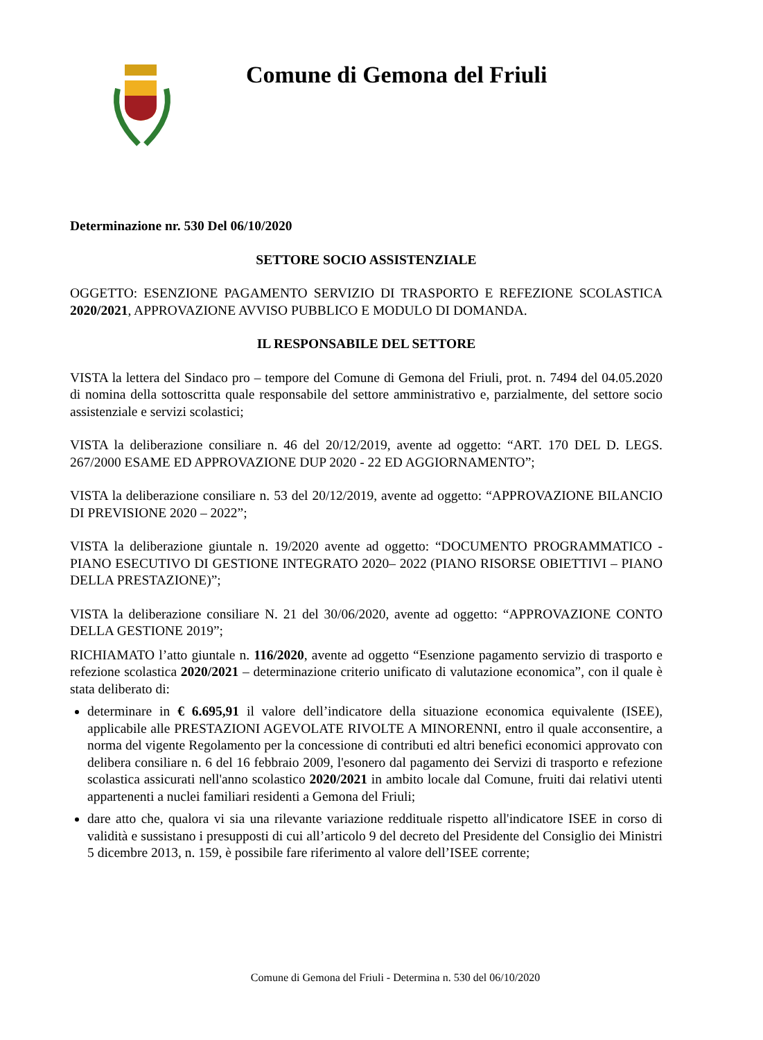Comune di Gemona del Friuli
Determinazione nr. 530 Del 06/10/2020
SETTORE SOCIO ASSISTENZIALE
OGGETTO: ESENZIONE PAGAMENTO SERVIZIO DI TRASPORTO E REFEZIONE SCOLASTICA 2020/2021, APPROVAZIONE AVVISO PUBBLICO E MODULO DI DOMANDA.
IL RESPONSABILE DEL SETTORE
VISTA la lettera del Sindaco pro – tempore del Comune di Gemona del Friuli, prot. n. 7494 del 04.05.2020 di nomina della sottoscritta quale responsabile del settore amministrativo e, parzialmente, del settore socio assistenziale e servizi scolastici;
VISTA la deliberazione consiliare n. 46 del 20/12/2019, avente ad oggetto: “ART. 170 DEL D. LEGS. 267/2000 ESAME ED APPROVAZIONE DUP 2020 - 22 ED AGGIORNAMENTO”;
VISTA la deliberazione consiliare n. 53 del 20/12/2019, avente ad oggetto: “APPROVAZIONE BILANCIO DI PREVISIONE 2020 – 2022”;
VISTA la deliberazione giuntale n. 19/2020 avente ad oggetto: “DOCUMENTO PROGRAMMATICO - PIANO ESECUTIVO DI GESTIONE INTEGRATO 2020– 2022 (PIANO RISORSE OBIETTIVI – PIANO DELLA PRESTAZIONE)”;
VISTA la deliberazione consiliare N. 21 del 30/06/2020, avente ad oggetto: “APPROVAZIONE CONTO DELLA GESTIONE 2019”;
RICHIAMATO l’atto giuntale n. 116/2020, avente ad oggetto “Esenzione pagamento servizio di trasporto e refezione scolastica 2020/2021 – determinazione criterio unificato di valutazione economica”, con il quale è stata deliberato di:
determinare in € 6.695,91 il valore dell’indicatore della situazione economica equivalente (ISEE), applicabile alle PRESTAZIONI AGEVOLATE RIVOLTE A MINORENNI, entro il quale acconsentire, a norma del vigente Regolamento per la concessione di contributi ed altri benefici economici approvato con delibera consiliare n. 6 del 16 febbraio 2009, l'esonero dal pagamento dei Servizi di trasporto e refezione scolastica assicurati nell'anno scolastico 2020/2021 in ambito locale dal Comune, fruiti dai relativi utenti appartenenti a nuclei familiari residenti a Gemona del Friuli;
dare atto che, qualora vi sia una rilevante variazione reddituale rispetto all'indicatore ISEE in corso di validità e sussistano i presupposti di cui all’articolo 9 del decreto del Presidente del Consiglio dei Ministri 5 dicembre 2013, n. 159, è possibile fare riferimento al valore dell’ISEE corrente;
Comune di Gemona del Friuli - Determina n. 530 del 06/10/2020